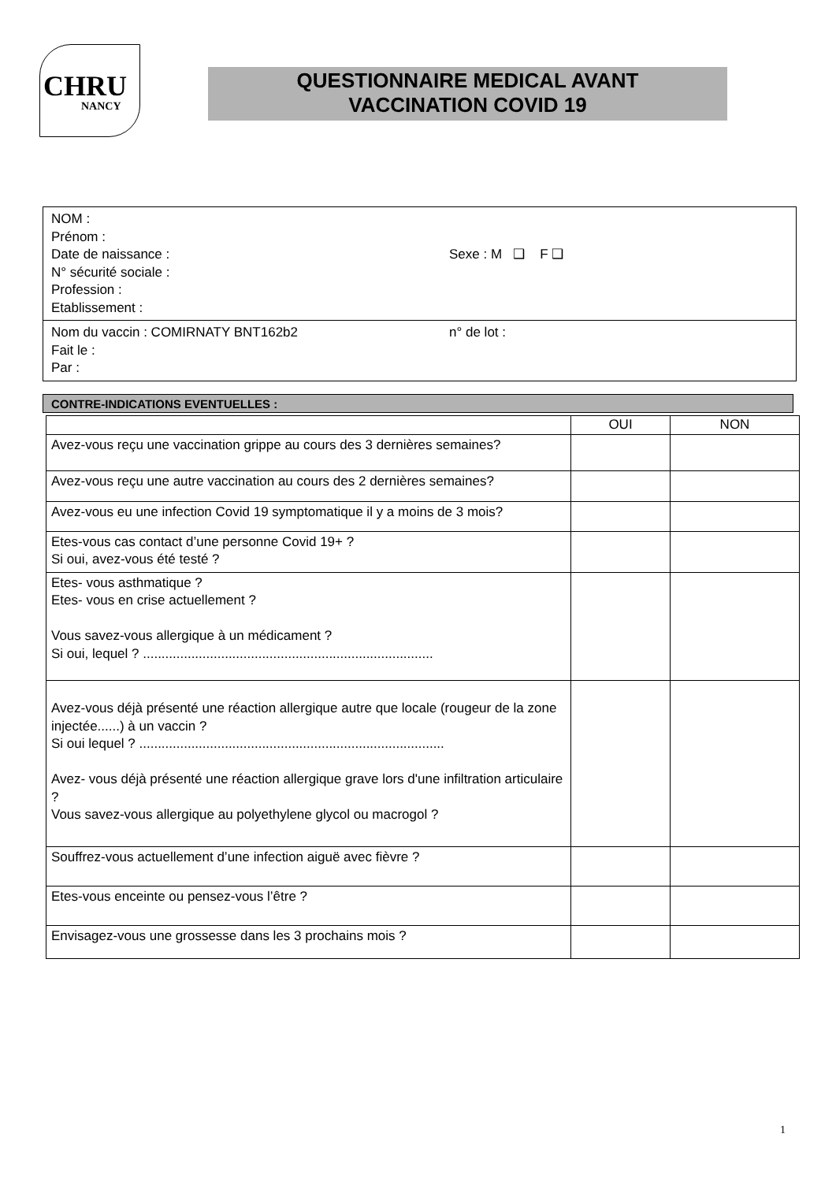CHRU
NANCY
QUESTIONNAIRE MEDICAL AVANT
VACCINATION COVID 19
NOM :
Prénom :
Date de naissance : Sexe : M ❑ F ❑
N° sécurité sociale :
Profession :
Etablissement :
Nom du vaccin : COMIRNATY BNT162b2 n° de lot :
Fait le :
Par :
CONTRE-INDICATIONS EVENTUELLES :
| | OUI | NON |
| --- | --- | --- |
| Avez-vous reçu une vaccination grippe au cours des 3 dernières semaines? | | |
| Avez-vous reçu une autre vaccination au cours des 2 dernières semaines? | | |
| Avez-vous eu une infection Covid 19 symptomatique il y a moins de 3 mois? | | |
| Etes-vous cas contact d’une personne Covid 19+ ? Si oui, avez-vous été testé ? | | |
| Etes- vous asthmatique ? Etes- vous en crise actuellement ? Vous savez-vous allergique à un médicament ? Si oui, lequel ? .............................................................................. | | |
| Avez-vous déjà présenté une réaction allergique autre que locale (rougeur de la zone injectée......) à un vaccin ? Si oui lequel ? .................................................................................. Avez- vous déjà présenté une réaction allergique grave lors d'une infiltration articulaire ? Vous savez-vous allergique au polyethylene glycol ou macrogol ? | | |
| Souffrez-vous actuellement d’une infection aiguë avec fièvre ? | | |
| Etes-vous enceinte ou pensez-vous l’être ? | | |
| Envisagez-vous une grossesse dans les 3 prochains mois ? | | |
1